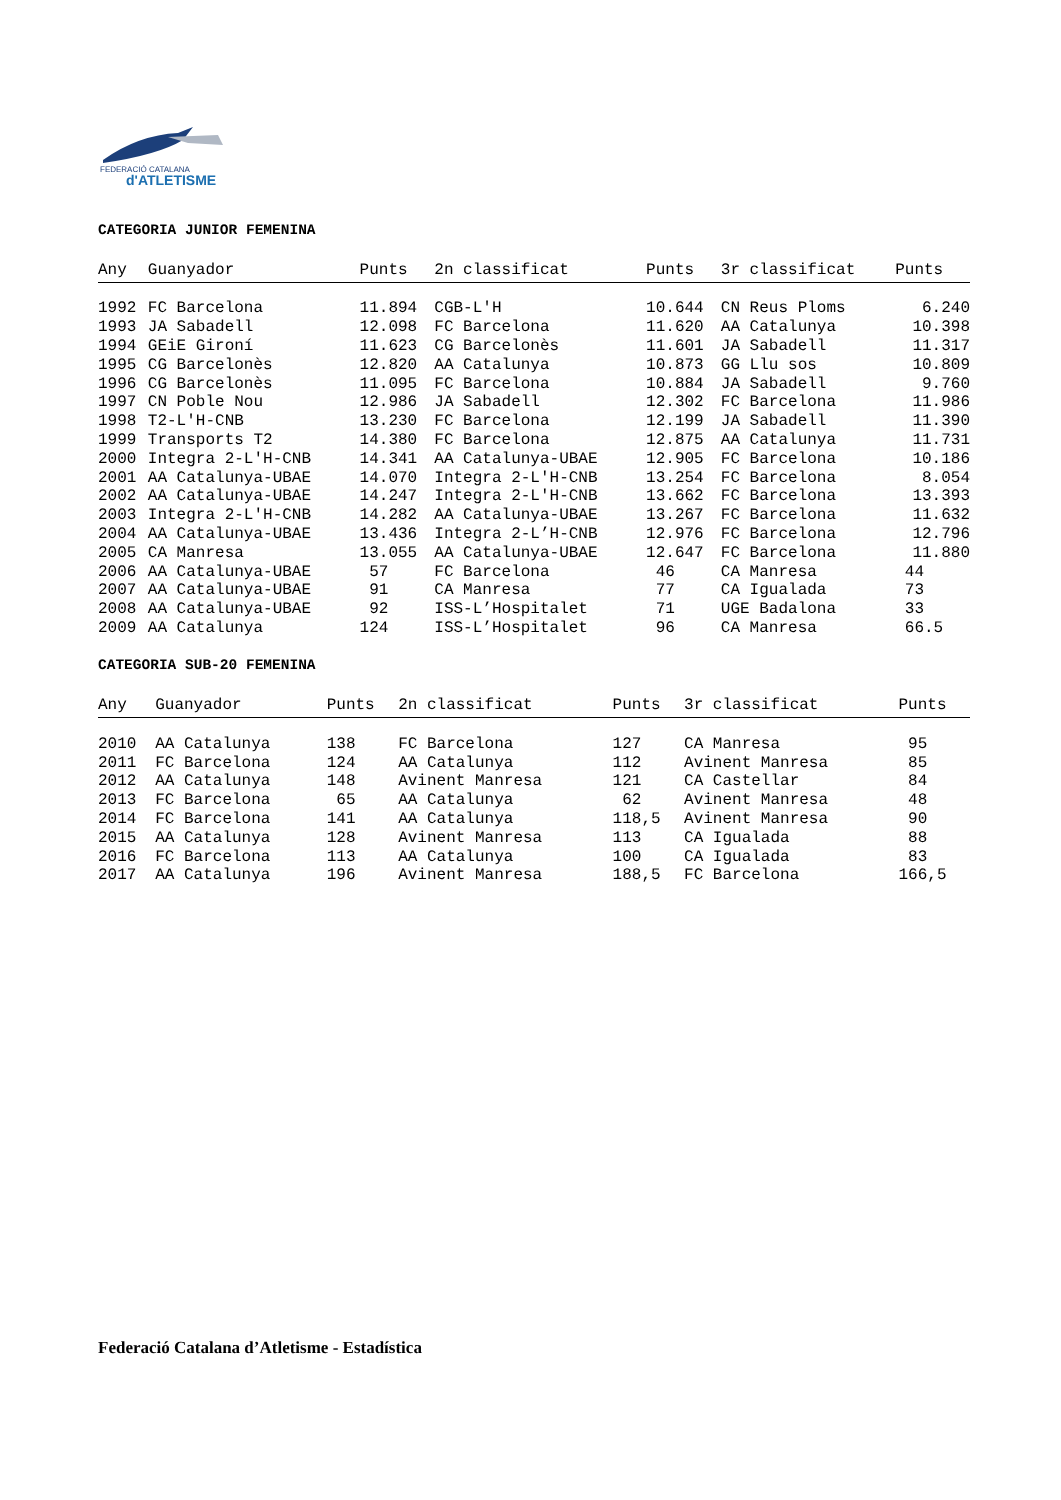FEDERACIÓ CATALANA
d'ATLETISME
CATEGORIA JUNIOR FEMENINA
| Any | Guanyador | Punts | 2n classificat | Punts | 3r classificat | Punts |
| --- | --- | --- | --- | --- | --- | --- |
| 1992 | FC Barcelona | 11.894 | CGB-L'H | 10.644 | CN Reus Ploms | 6.240 |
| 1993 | JA Sabadell | 12.098 | FC Barcelona | 11.620 | AA Catalunya | 10.398 |
| 1994 | GEiE Gironí | 11.623 | CG Barcelonès | 11.601 | JA Sabadell | 11.317 |
| 1995 | CG Barcelonès | 12.820 | AA Catalunya | 10.873 | GG Llu sos | 10.809 |
| 1996 | CG Barcelonès | 11.095 | FC Barcelona | 10.884 | JA Sabadell | 9.760 |
| 1997 | CN Poble Nou | 12.986 | JA Sabadell | 12.302 | FC Barcelona | 11.986 |
| 1998 | T2-L'H-CNB | 13.230 | FC Barcelona | 12.199 | JA Sabadell | 11.390 |
| 1999 | Transports T2 | 14.380 | FC Barcelona | 12.875 | AA Catalunya | 11.731 |
| 2000 | Integra 2-L'H-CNB | 14.341 | AA Catalunya-UBAE | 12.905 | FC Barcelona | 10.186 |
| 2001 | AA Catalunya-UBAE | 14.070 | Integra 2-L'H-CNB | 13.254 | FC Barcelona | 8.054 |
| 2002 | AA Catalunya-UBAE | 14.247 | Integra 2-L'H-CNB | 13.662 | FC Barcelona | 13.393 |
| 2003 | Integra 2-L'H-CNB | 14.282 | AA Catalunya-UBAE | 13.267 | FC Barcelona | 11.632 |
| 2004 | AA Catalunya-UBAE | 13.436 | Integra 2-L’H-CNB | 12.976 | FC Barcelona | 12.796 |
| 2005 | CA Manresa | 13.055 | AA Catalunya-UBAE | 12.647 | FC Barcelona | 11.880 |
| 2006 | AA Catalunya-UBAE | 57 | FC Barcelona | 46 | CA Manresa | 44 |
| 2007 | AA Catalunya-UBAE | 91 | CA Manresa | 77 | CA Igualada | 73 |
| 2008 | AA Catalunya-UBAE | 92 | ISS-L’Hospitalet | 71 | UGE Badalona | 33 |
| 2009 | AA Catalunya | 124 | ISS-L’Hospitalet | 96 | CA Manresa | 66.5 |
CATEGORIA SUB-20 FEMENINA
| Any | Guanyador | Punts | 2n classificat | Punts | 3r classificat | Punts |
| --- | --- | --- | --- | --- | --- | --- |
| 2010 | AA Catalunya | 138 | FC Barcelona | 127 | CA Manresa | 95 |
| 2011 | FC Barcelona | 124 | AA Catalunya | 112 | Avinent Manresa | 85 |
| 2012 | AA Catalunya | 148 | Avinent Manresa | 121 | CA Castellar | 84 |
| 2013 | FC Barcelona | 65 | AA Catalunya | 62 | Avinent Manresa | 48 |
| 2014 | FC Barcelona | 141 | AA Catalunya | 118,5 | Avinent Manresa | 90 |
| 2015 | AA Catalunya | 128 | Avinent Manresa | 113 | CA Igualada | 88 |
| 2016 | FC Barcelona | 113 | AA Catalunya | 100 | CA Igualada | 83 |
| 2017 | AA Catalunya | 196 | Avinent Manresa | 188,5 | FC Barcelona | 166,5 |
Federació Catalana d’Atletisme - Estadística